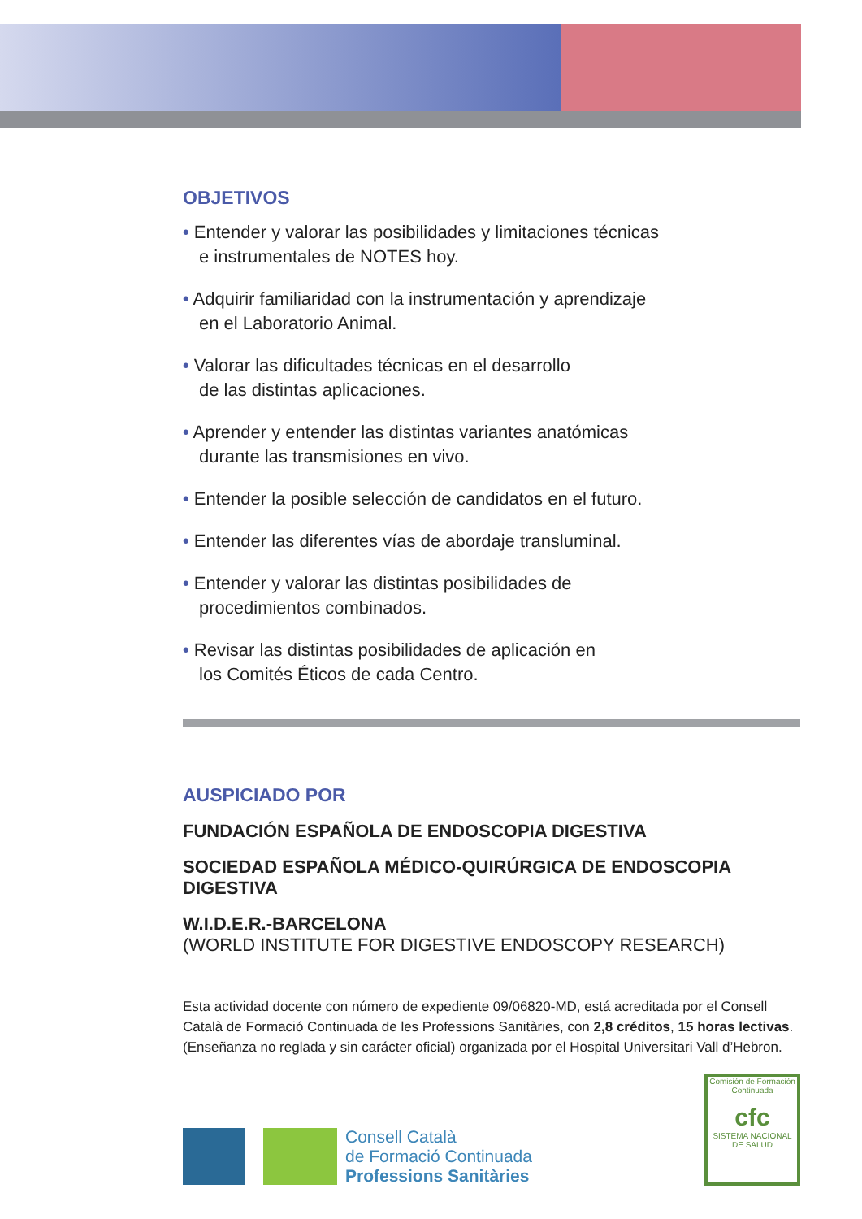OBJETIVOS
• Entender y valorar las posibilidades y limitaciones técnicas
e instrumentales de NOTES hoy.
• Adquirir familiaridad con la instrumentación y aprendizaje
en el Laboratorio Animal.
• Valorar las dificultades técnicas en el desarrollo
de las distintas aplicaciones.
• Aprender y entender las distintas variantes anatómicas
durante las transmisiones en vivo.
• Entender la posible selección de candidatos en el futuro.
• Entender las diferentes vías de abordaje transluminal.
• Entender y valorar las distintas posibilidades de
procedimientos combinados.
• Revisar las distintas posibilidades de aplicación en
los Comités Éticos de cada Centro.
AUSPICIADO POR
FUNDACIÓN ESPAÑOLA DE ENDOSCOPIA DIGESTIVA
SOCIEDAD ESPAÑOLA MÉDICO-QUIRÚRGICA DE ENDOSCOPIA DIGESTIVA
W.I.D.E.R.-BARCELONA
(WORLD INSTITUTE FOR DIGESTIVE ENDOSCOPY RESEARCH)
Esta actividad docente con número de expediente 09/06820-MD, está acreditada por el Consell Català de Formació Continuada de les Professions Sanitàries, con 2,8 créditos, 15 horas lectivas. (Enseñanza no reglada y sin carácter oficial) organizada por el Hospital Universitari Vall d’Hebron.
Consell Català
de Formació Continuada
Professions Sanitàries
Comisión de Formación Continuada
cfc
SISTEMA NACIONAL DE SALUD